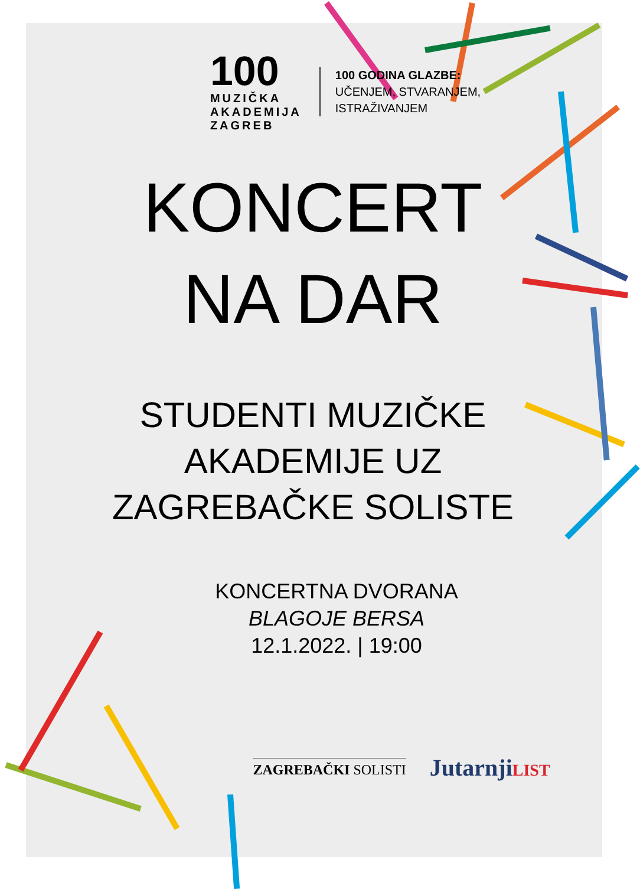100
MUZIČKA
AKADEMIJA
ZAGREB
100 GODINA GLAZBE:
UČENJEM, STVARANJEM,
ISTRAŽIVANJEM
KONCERT
NA DAR
STUDENTI MUZIČKE
AKADEMIJE UZ
ZAGREBAČKE SOLISTE
KONCERTNA DVORANA
BLAGOJE BERSA
12.1.2022. | 19:00
ZAGREBAČKI SOLISTI
JutarnjiLIST